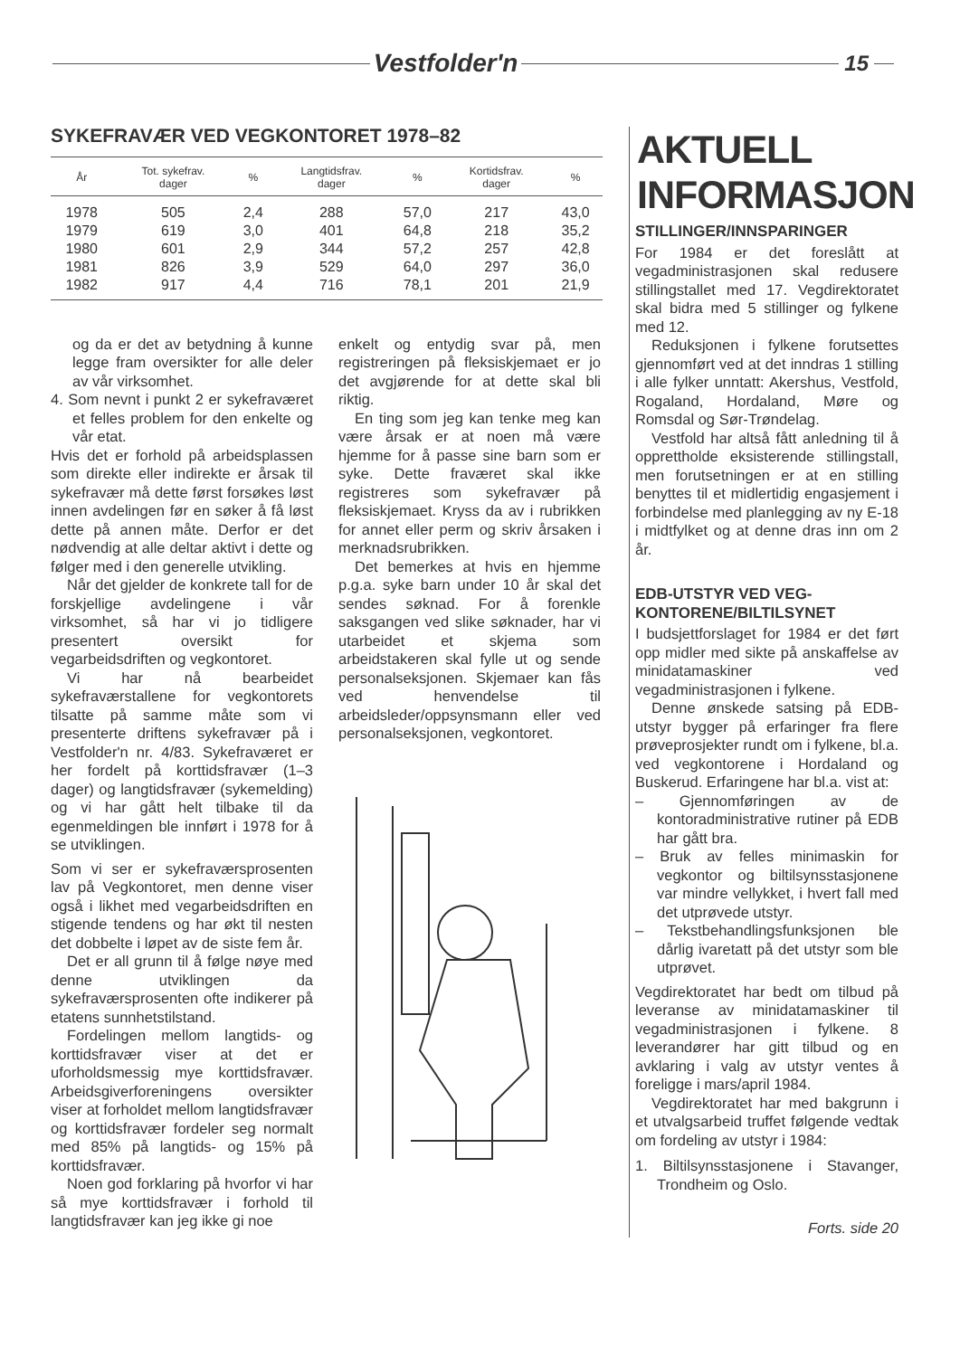Vestfolder'n 15
SYKEFRAVÆR VED VEGKONTORET 1978–82
| År | Tot. sykefrav. dager | % | Langtidsfrav. dager | % | Kortidsfrav. dager | % |
| --- | --- | --- | --- | --- | --- | --- |
| 1978 | 505 | 2,4 | 288 | 57,0 | 217 | 43,0 |
| 1979 | 619 | 3,0 | 401 | 64,8 | 218 | 35,2 |
| 1980 | 601 | 2,9 | 344 | 57,2 | 257 | 42,8 |
| 1981 | 826 | 3,9 | 529 | 64,0 | 297 | 36,0 |
| 1982 | 917 | 4,4 | 716 | 78,1 | 201 | 21,9 |
og da er det av betydning å kunne legge fram oversikter for alle deler av vår virksomhet.
4. Som nevnt i punkt 2 er sykefraværet et felles problem for den enkelte og vår etat.
Hvis det er forhold på arbeidsplassen som direkte eller indirekte er årsak til sykefravær må dette først forsøkes løst innen avdelingen før en søker å få løst dette på annen måte. Derfor er det nødvendig at alle deltar aktivt i dette og følger med i den generelle utvikling.
Når det gjelder de konkrete tall for de forskjellige avdelingene i vår virksomhet, så har vi jo tidligere presentert oversikt for vegarbeidsdriften og vegkontoret.
Vi har nå bearbeidet sykefraværstallene for vegkontorets tilsatte på samme måte som vi presenterte driftens sykefravær på i Vestfolder'n nr. 4/83. Sykefraværet er her fordelt på korttidsfravær (1–3 dager) og langtidsfravær (sykemelding) og vi har gått helt tilbake til da egenmeldingen ble innført i 1978 for å se utviklingen.
Som vi ser er sykefraværsprosenten lav på Vegkontoret, men denne viser også i likhet med vegarbeidsdriften en stigende tendens og har økt til nesten det dobbelte i løpet av de siste fem år.
Det er all grunn til å følge nøye med denne utviklingen da sykefraværsprosenten ofte indikerer på etatens sunnhetstilstand.
Fordelingen mellom langtids- og korttidsfravær viser at det er uforholdsmessig mye korttidsfravær. Arbeidsgiverforeningens oversikter viser at forholdet mellom langtidsfravær og korttidsfravær fordeler seg normalt med 85% på langtids- og 15% på korttidsfravær.
Noen god forklaring på hvorfor vi har så mye korttidsfravær i forhold til langtidsfravær kan jeg ikke gi noe
enkelt og entydig svar på, men registreringen på fleksiskjemaet er jo det avgjørende for at dette skal bli riktig.
En ting som jeg kan tenke meg kan være årsak er at noen må være hjemme for å passe sine barn som er syke. Dette fraværet skal ikke registreres som sykefravær på fleksiskjemaet. Kryss da av i rubrikken for annet eller perm og skriv årsaken i merknadsrubrikken.
Det bemerkes at hvis en hjemme p.g.a. syke barn under 10 år skal det sendes søknad. For å forenkle saksgangen ved slike søknader, har vi utarbeidet et skjema som arbeidstakeren skal fylle ut og sende personalseksjonen. Skjemaer kan fås ved henvendelse til arbeidsleder/oppsynsmann eller ved personalseksjonen, vegkontoret.
AKTUELL
INFORMASJON
STILLINGER/INNSPARINGER
For 1984 er det foreslått at vegadministrasjonen skal redusere stillingstallet med 17. Vegdirektoratet skal bidra med 5 stillinger og fylkene med 12.
Reduksjonen i fylkene forutsettes gjennomført ved at det inndras 1 stilling i alle fylker unntatt: Akershus, Vestfold, Rogaland, Hordaland, Møre og Romsdal og Sør-Trøndelag.
Vestfold har altså fått anledning til å opprettholde eksisterende stillingstall, men forutsetningen er at en stilling benyttes til et midlertidig engasjement i forbindelse med planlegging av ny E-18 i midtfylket og at denne dras inn om 2 år.
EDB-UTSTYR VED VEG-
KONTORENE/BILTILSYNET
I budsjettforslaget for 1984 er det ført opp midler med sikte på anskaffelse av minidatamaskiner ved vegadministrasjonen i fylkene.
Denne ønskede satsing på EDB-utstyr bygger på erfaringer fra flere prøveprosjekter rundt om i fylkene, bl.a. ved vegkontorene i Hordaland og Buskerud. Erfaringene har bl.a. vist at:
– Gjennomføringen av de kontoradministrative rutiner på EDB har gått bra.
– Bruk av felles minimaskin for vegkontor og biltilsynsstasjonene var mindre vellykket, i hvert fall med det utprøvede utstyr.
– Tekstbehandlingsfunksjonen ble dårlig ivaretatt på det utstyr som ble utprøvet.
Vegdirektoratet har bedt om tilbud på leveranse av minidatamaskiner til vegadministrasjonen i fylkene. 8 leverandører har gitt tilbud og en avklaring i valg av utstyr ventes å foreligge i mars/april 1984.
Vegdirektoratet har med bakgrunn i et utvalgsarbeid truffet følgende vedtak om fordeling av utstyr i 1984:
1. Biltilsynsstasjonene i Stavanger, Trondheim og Oslo.
Forts. side 20